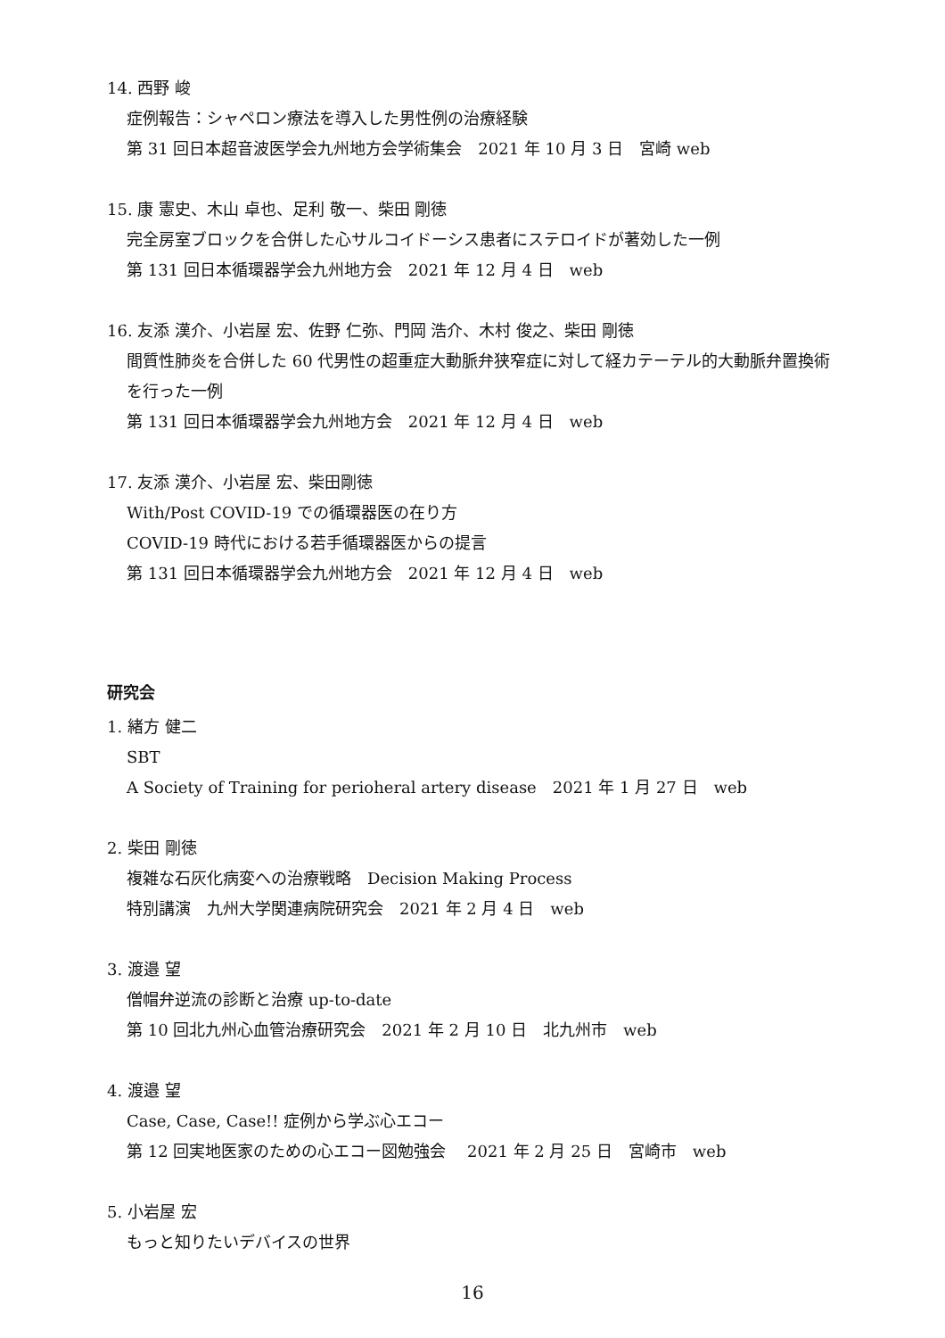14. 西野 峻
症例報告：シャペロン療法を導入した男性例の治療経験
第 31 回日本超音波医学会九州地方会学術集会　2021 年 10 月 3 日　宮崎 web
15. 康 憲史、木山 卓也、足利 敬一、柴田 剛徳
完全房室ブロックを合併した心サルコイドーシス患者にステロイドが著効した一例
第 131 回日本循環器学会九州地方会　2021 年 12 月 4 日　web
16. 友添 漢介、小岩屋 宏、佐野 仁弥、門岡 浩介、木村 俊之、柴田 剛徳
間質性肺炎を合併した 60 代男性の超重症大動脈弁狭窄症に対して経カテーテル的大動脈弁置換術を行った一例
第 131 回日本循環器学会九州地方会　2021 年 12 月 4 日　web
17. 友添 漢介、小岩屋 宏、柴田剛徳
With/Post COVID-19 での循環器医の在り方
COVID-19 時代における若手循環器医からの提言
第 131 回日本循環器学会九州地方会　2021 年 12 月 4 日　web
研究会
1. 緒方 健二
SBT
A Society of Training for perioheral artery disease　2021 年 1 月 27 日　web
2. 柴田 剛徳
複雑な石灰化病変への治療戦略　Decision Making Process
特別講演　九州大学関連病院研究会　2021 年 2 月 4 日　web
3. 渡邉 望
僧帽弁逆流の診断と治療 up-to-date
第 10 回北九州心血管治療研究会　2021 年 2 月 10 日　北九州市　web
4. 渡邉 望
Case, Case, Case!! 症例から学ぶ心エコー
第 12 回実地医家のための心エコー図勉強会　 2021 年 2 月 25 日　宮崎市　web
5. 小岩屋 宏
もっと知りたいデバイスの世界
16